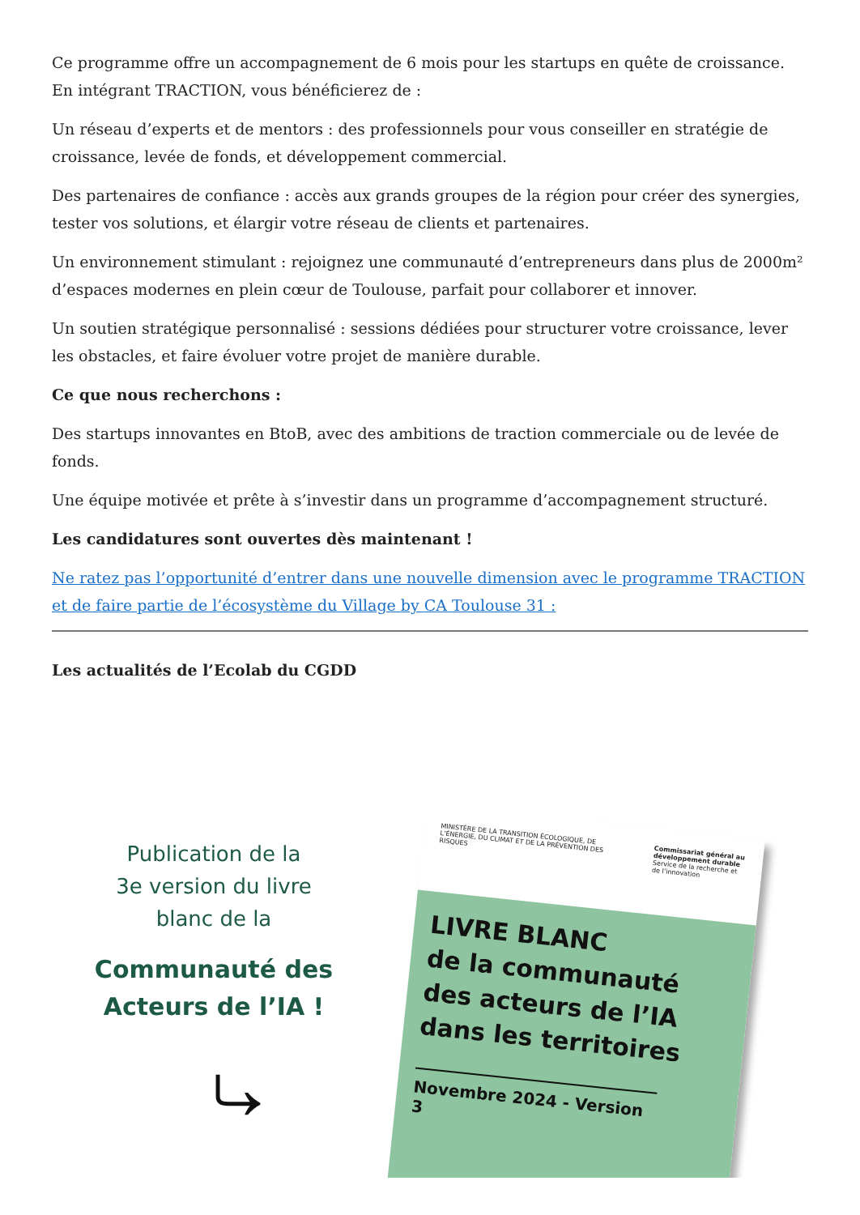Ce programme offre un accompagnement de 6 mois pour les startups en quête de croissance. En intégrant TRACTION, vous bénéficierez de :
Un réseau d’experts et de mentors : des professionnels pour vous conseiller en stratégie de croissance, levée de fonds, et développement commercial.
Des partenaires de confiance : accès aux grands groupes de la région pour créer des synergies, tester vos solutions, et élargir votre réseau de clients et partenaires.
Un environnement stimulant : rejoignez une communauté d’entrepreneurs dans plus de 2000m² d’espaces modernes en plein cœur de Toulouse, parfait pour collaborer et innover.
Un soutien stratégique personnalisé : sessions dédiées pour structurer votre croissance, lever les obstacles, et faire évoluer votre projet de manière durable.
Ce que nous recherchons :
Des startups innovantes en BtoB, avec des ambitions de traction commerciale ou de levée de fonds.
Une équipe motivée et prête à s’investir dans un programme d’accompagnement structuré.
Les candidatures sont ouvertes dès maintenant !
Ne ratez pas l’opportunité d’entrer dans une nouvelle dimension avec le programme TRACTION et de faire partie de l’écosystème du Village by CA Toulouse 31 :
Les actualités de l’Ecolab du CGDD
Publication de la
3e version du livre
blanc de la
Communauté des
Acteurs de l’IA !
⤷
MINISTÈRE DE LA TRANSITION ÉCOLOGIQUE, DE L’ÉNERGIE, DU CLIMAT ET DE LA PRÉVENTION DES RISQUES
Commissariat général au développement durable
Service de la recherche et de l’innovation
LIVRE BLANC
de la communauté
des acteurs de l’IA
dans les territoires
Novembre 2024 - Version 3